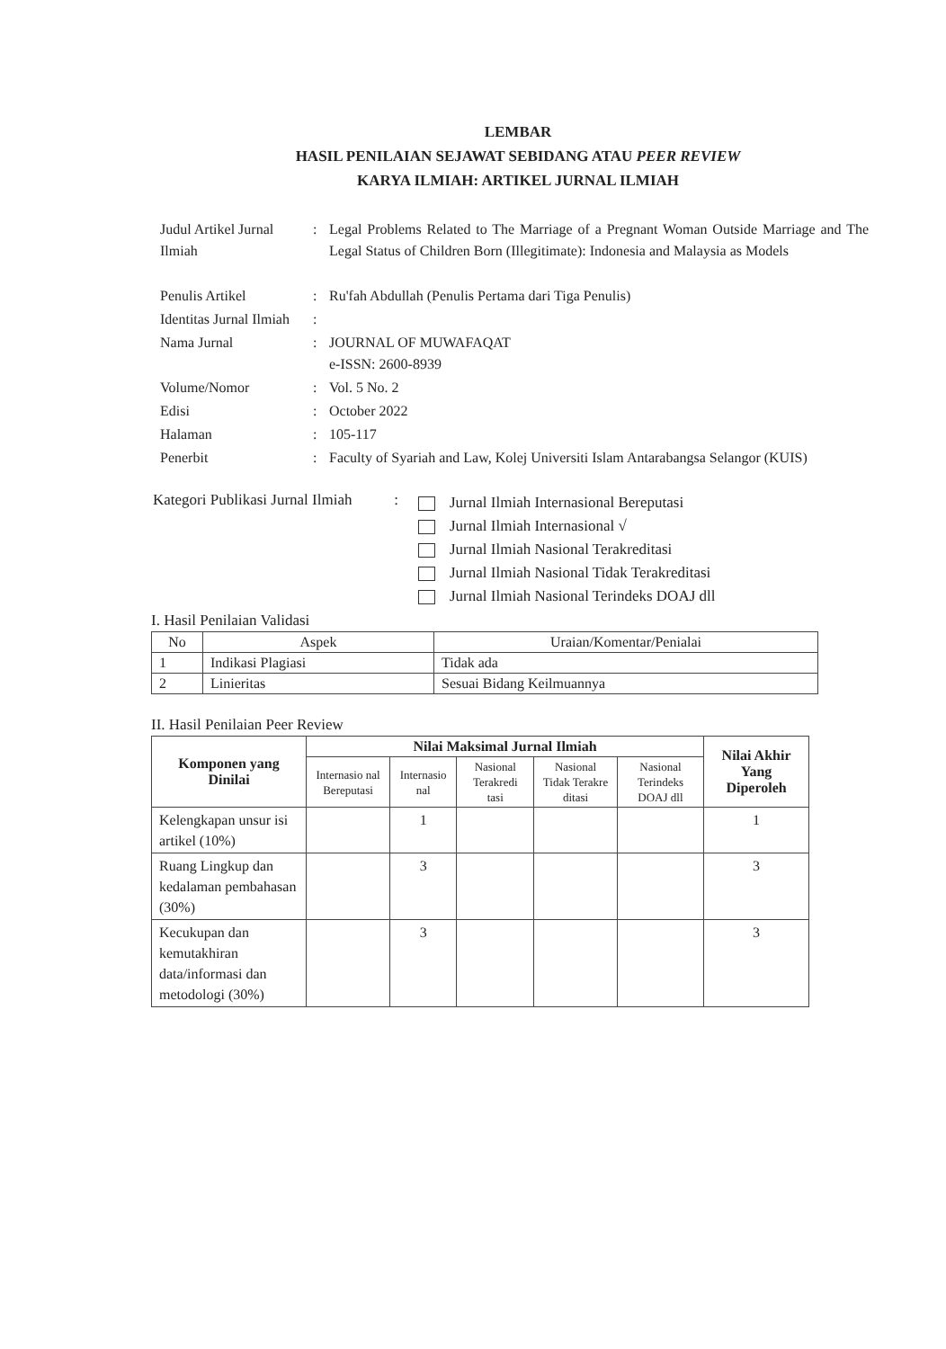LEMBAR
HASIL PENILAIAN SEJAWAT SEBIDANG ATAU PEER REVIEW
KARYA ILMIAH: ARTIKEL JURNAL ILMIAH
| Judul Artikel Jurnal Ilmiah | : | Legal Problems Related to The Marriage of a Pregnant Woman Outside Marriage and The Legal Status of Children Born (Illegitimate): Indonesia and Malaysia as Models |
| Penulis Artikel | : | Ru'fah Abdullah (Penulis Pertama dari Tiga Penulis) |
| Identitas Jurnal Ilmiah | : | |
| Nama Jurnal | : | JOURNAL OF MUWAFAQAT e-ISSN: 2600-8939 |
| Volume/Nomor | : | Vol. 5 No. 2 |
| Edisi | : | October 2022 |
| Halaman | : | 105-117 |
| Penerbit | : | Faculty of Syariah and Law, Kolej Universiti Islam Antarabangsa Selangor (KUIS) |
Kategori Publikasi Jurnal Ilmiah :
Jurnal Ilmiah Internasional Bereputasi
Jurnal Ilmiah Internasional √
Jurnal Ilmiah Nasional Terakreditasi
Jurnal Ilmiah Nasional Tidak Terakreditasi
Jurnal Ilmiah Nasional Terindeks DOAJ dll
I. Hasil Penilaian Validasi
| No | Aspek | Uraian/Komentar/Penialai |
| --- | --- | --- |
| 1 | Indikasi Plagiasi | Tidak ada |
| 2 | Linieritas | Sesuai Bidang Keilmuannya |
II. Hasil Penilaian Peer Review
| Komponen yang Dinilai | Nilai Maksimal Jurnal Ilmiah | | | | | Nilai Akhir Yang Diperoleh |
| --- | --- | --- | --- | --- | --- | --- |
| | Internasio nal Bereputasi | Internasio nal | Nasional Terakredi tasi | Nasional Tidak Terakre ditasi | Nasional Terindeks DOAJ dll | |
| Kelengkapan unsur isi artikel (10%) | | 1 | | | | 1 |
| Ruang Lingkup dan kedalaman pembahasan (30%) | | 3 | | | | 3 |
| Kecukupan dan kemutakhiran data/informasi dan metodologi (30%) | | 3 | | | | 3 |